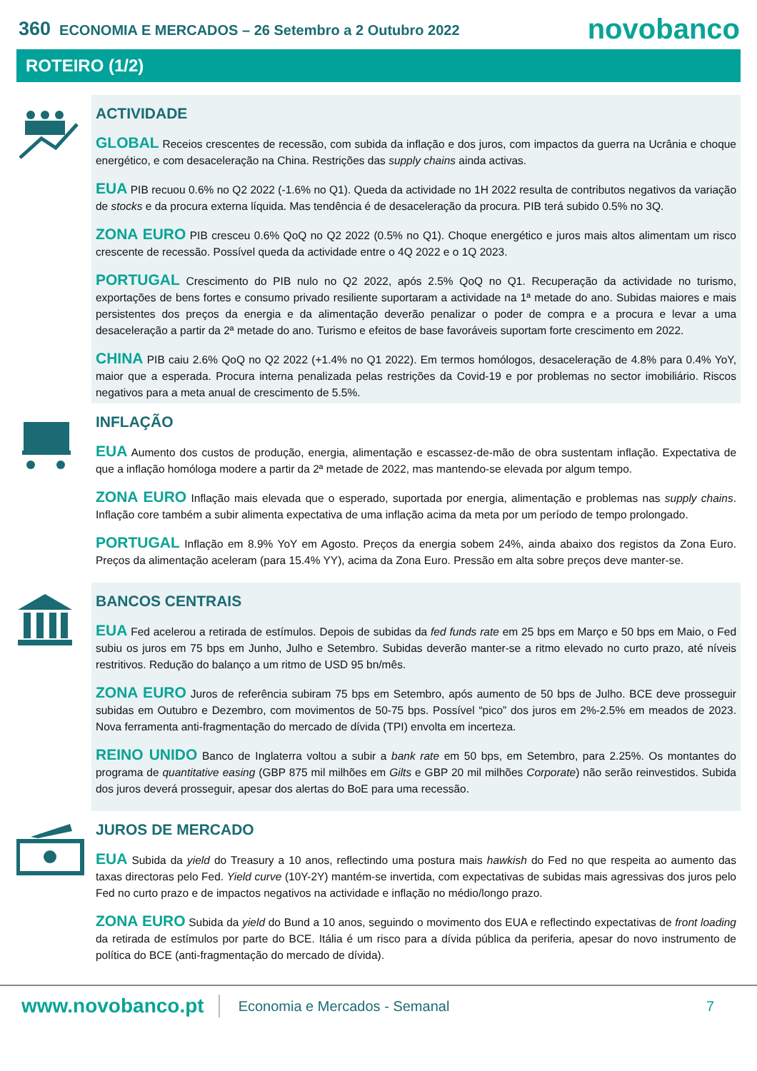360 ECONOMIA E MERCADOS – 26 Setembro a 2 Outubro 2022
novobanco
ROTEIRO (1/2)
ACTIVIDADE
GLOBAL Receios crescentes de recessão, com subida da inflação e dos juros, com impactos da guerra na Ucrânia e choque energético, e com desaceleração na China. Restrições das supply chains ainda activas.
EUA PIB recuou 0.6% no Q2 2022 (-1.6% no Q1). Queda da actividade no 1H 2022 resulta de contributos negativos da variação de stocks e da procura externa líquida. Mas tendência é de desaceleração da procura. PIB terá subido 0.5% no 3Q.
ZONA EURO PIB cresceu 0.6% QoQ no Q2 2022 (0.5% no Q1). Choque energético e juros mais altos alimentam um risco crescente de recessão. Possível queda da actividade entre o 4Q 2022 e o 1Q 2023.
PORTUGAL Crescimento do PIB nulo no Q2 2022, após 2.5% QoQ no Q1. Recuperação da actividade no turismo, exportações de bens fortes e consumo privado resiliente suportaram a actividade na 1ª metade do ano. Subidas maiores e mais persistentes dos preços da energia e da alimentação deverão penalizar o poder de compra e a procura e levar a uma desaceleração a partir da 2ª metade do ano. Turismo e efeitos de base favoráveis suportam forte crescimento em 2022.
CHINA PIB caiu 2.6% QoQ no Q2 2022 (+1.4% no Q1 2022). Em termos homólogos, desaceleração de 4.8% para 0.4% YoY, maior que a esperada. Procura interna penalizada pelas restrições da Covid-19 e por problemas no sector imobiliário. Riscos negativos para a meta anual de crescimento de 5.5%.
INFLAÇÃO
EUA Aumento dos custos de produção, energia, alimentação e escassez-de-mão de obra sustentam inflação. Expectativa de que a inflação homóloga modere a partir da 2ª metade de 2022, mas mantendo-se elevada por algum tempo.
ZONA EURO Inflação mais elevada que o esperado, suportada por energia, alimentação e problemas nas supply chains. Inflação core também a subir alimenta expectativa de uma inflação acima da meta por um período de tempo prolongado.
PORTUGAL Inflação em 8.9% YoY em Agosto. Preços da energia sobem 24%, ainda abaixo dos registos da Zona Euro. Preços da alimentação aceleram (para 15.4% YY), acima da Zona Euro. Pressão em alta sobre preços deve manter-se.
BANCOS CENTRAIS
EUA Fed acelerou a retirada de estímulos. Depois de subidas da fed funds rate em 25 bps em Março e 50 bps em Maio, o Fed subiu os juros em 75 bps em Junho, Julho e Setembro. Subidas deverão manter-se a ritmo elevado no curto prazo, até níveis restritivos. Redução do balanço a um ritmo de USD 95 bn/mês.
ZONA EURO Juros de referência subiram 75 bps em Setembro, após aumento de 50 bps de Julho. BCE deve prosseguir subidas em Outubro e Dezembro, com movimentos de 50-75 bps. Possível “pico” dos juros em 2%-2.5% em meados de 2023. Nova ferramenta anti-fragmentação do mercado de dívida (TPI) envolta em incerteza.
REINO UNIDO Banco de Inglaterra voltou a subir a bank rate em 50 bps, em Setembro, para 2.25%. Os montantes do programa de quantitative easing (GBP 875 mil milhões em Gilts e GBP 20 mil milhões Corporate) não serão reinvestidos. Subida dos juros deverá prosseguir, apesar dos alertas do BoE para uma recessão.
JUROS DE MERCADO
EUA Subida da yield do Treasury a 10 anos, reflectindo uma postura mais hawkish do Fed no que respeita ao aumento das taxas directoras pelo Fed. Yield curve (10Y-2Y) mantém-se invertida, com expectativas de subidas mais agressivas dos juros pelo Fed no curto prazo e de impactos negativos na actividade e inflação no médio/longo prazo.
ZONA EURO Subida da yield do Bund a 10 anos, seguindo o movimento dos EUA e reflectindo expectativas de front loading da retirada de estímulos por parte do BCE. Itália é um risco para a dívida pública da periferia, apesar do novo instrumento de política do BCE (anti-fragmentação do mercado de dívida).
www.novobanco.pt
Economia e Mercados - Semanal 7